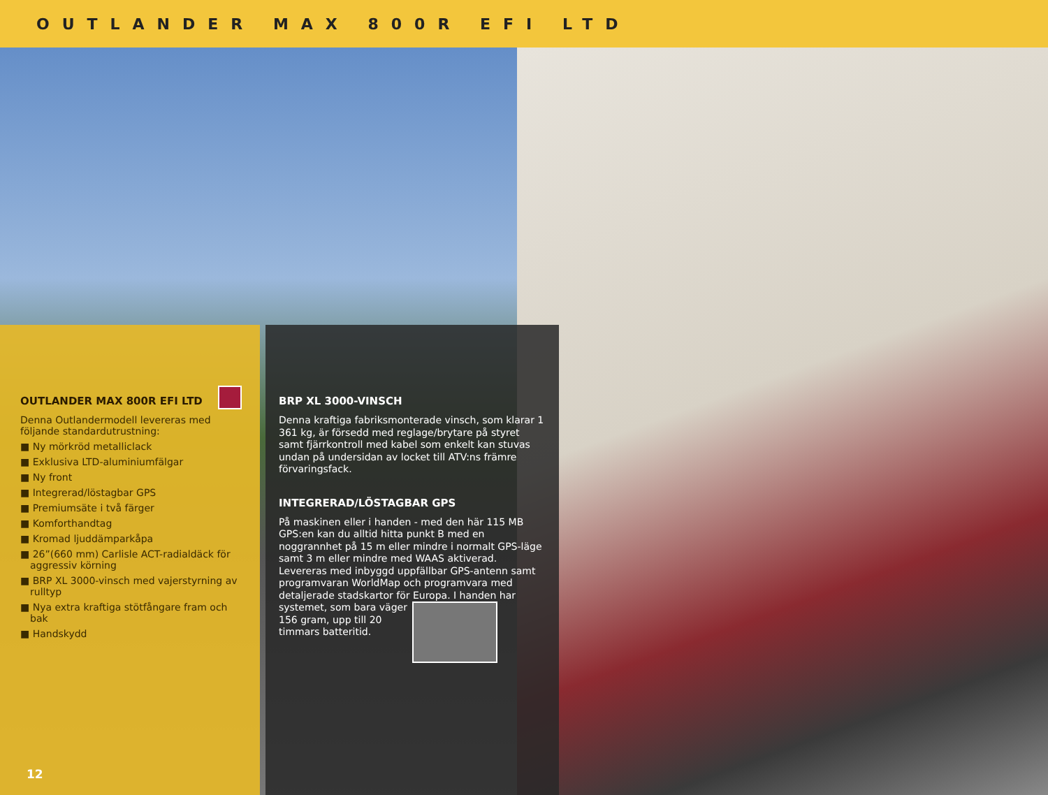OUTLANDER MAX 800R EFI LTD
OUTLANDER MAX 800R EFI LTD
Denna Outlandermodell levereras med följande standardutrustning:
■ Ny mörkröd metalliclack
■ Exklusiva LTD-aluminiumfälgar
■ Ny front
■ Integrerad/löstagbar GPS
■ Premiumsäte i två färger
■ Komforthandtag
■ Kromad ljuddämparkåpa
■ 26”(660 mm) Carlisle ACT-radialdäck för aggressiv körning
■ BRP XL 3000-vinsch med vajerstyrning av rulltyp
■ Nya extra kraftiga stötfångare fram och bak
■ Handskydd
12
BRP XL 3000-VINSCH
Denna kraftiga fabriksmonterade vinsch, som klarar 1 361 kg, är försedd med reglage/brytare på styret samt fjärrkontroll med kabel som enkelt kan stuvas undan på undersidan av locket till ATV:ns främre förvaringsfack.
INTEGRERAD/LÖSTAGBAR GPS
På maskinen eller i handen - med den här 115 MB GPS:en kan du alltid hitta punkt B med en noggrannhet på 15 m eller mindre i normalt GPS-läge samt 3 m eller mindre med WAAS aktiverad. Levereras med inbyggd uppfällbar GPS-antenn samt programvaran WorldMap och programvara med detaljerade stadskartor för Europa. I handen har systemet, som bara väger 156 gram, upp till 20 timmars batteritid.